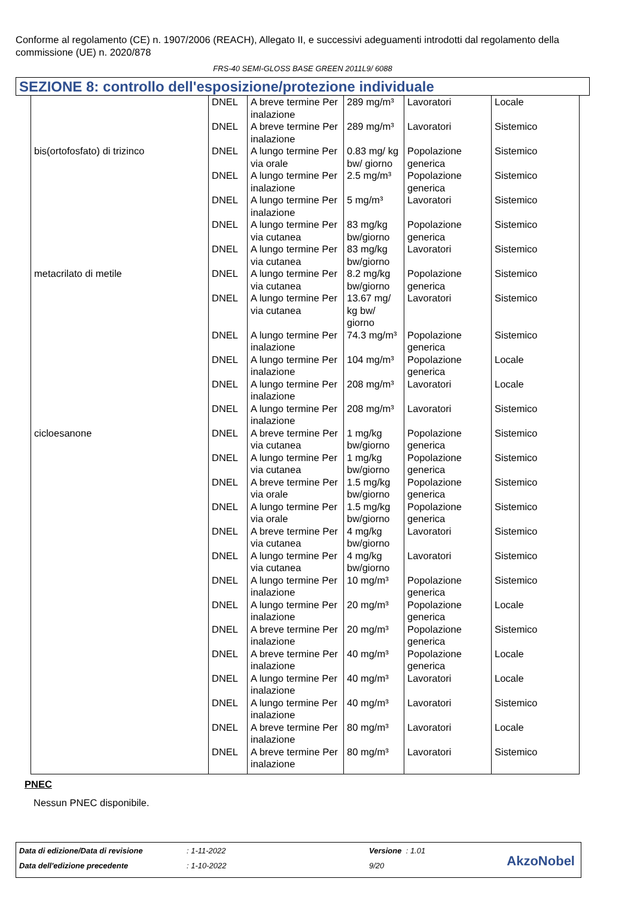Conforme al regolamento (CE) n. 1907/2006 (REACH), Allegato II, e successivi adeguamenti introdotti dal regolamento della commissione (UE) n. 2020/878
FRS-40 SEMI-GLOSS BASE GREEN 2011L9/ 6088
SEZIONE 8: controllo dell'esposizione/protezione individuale
| | DNEL | A breve termine Per inalazione | 289 mg/m³ | Lavoratori | Locale |
| | DNEL | A breve termine Per inalazione | 289 mg/m³ | Lavoratori | Sistemico |
| bis(ortofosfato) di trizinco | DNEL | A lungo termine Per via orale | 0.83 mg/ kg bw/ giorno | Popolazione generica | Sistemico |
| | DNEL | A lungo termine Per inalazione | 2.5 mg/m³ | Popolazione generica | Sistemico |
| | DNEL | A lungo termine Per inalazione | 5 mg/m³ | Lavoratori | Sistemico |
| | DNEL | A lungo termine Per via cutanea | 83 mg/kg bw/giorno | Popolazione generica | Sistemico |
| | DNEL | A lungo termine Per via cutanea | 83 mg/kg bw/giorno | Lavoratori | Sistemico |
| metacrilato di metile | DNEL | A lungo termine Per via cutanea | 8.2 mg/kg bw/giorno | Popolazione generica | Sistemico |
| | DNEL | A lungo termine Per via cutanea | 13.67 mg/ kg bw/ giorno | Lavoratori | Sistemico |
| | DNEL | A lungo termine Per inalazione | 74.3 mg/m³ | Popolazione generica | Sistemico |
| | DNEL | A lungo termine Per inalazione | 104 mg/m³ | Popolazione generica | Locale |
| | DNEL | A lungo termine Per inalazione | 208 mg/m³ | Lavoratori | Locale |
| | DNEL | A lungo termine Per inalazione | 208 mg/m³ | Lavoratori | Sistemico |
| cicloesanone | DNEL | A breve termine Per via cutanea | 1 mg/kg bw/giorno | Popolazione generica | Sistemico |
| | DNEL | A lungo termine Per via cutanea | 1 mg/kg bw/giorno | Popolazione generica | Sistemico |
| | DNEL | A breve termine Per via orale | 1.5 mg/kg bw/giorno | Popolazione generica | Sistemico |
| | DNEL | A lungo termine Per via orale | 1.5 mg/kg bw/giorno | Popolazione generica | Sistemico |
| | DNEL | A breve termine Per via cutanea | 4 mg/kg bw/giorno | Lavoratori | Sistemico |
| | DNEL | A lungo termine Per via cutanea | 4 mg/kg bw/giorno | Lavoratori | Sistemico |
| | DNEL | A lungo termine Per inalazione | 10 mg/m³ | Popolazione generica | Sistemico |
| | DNEL | A lungo termine Per inalazione | 20 mg/m³ | Popolazione generica | Locale |
| | DNEL | A breve termine Per inalazione | 20 mg/m³ | Popolazione generica | Sistemico |
| | DNEL | A breve termine Per inalazione | 40 mg/m³ | Popolazione generica | Locale |
| | DNEL | A lungo termine Per inalazione | 40 mg/m³ | Lavoratori | Locale |
| | DNEL | A lungo termine Per inalazione | 40 mg/m³ | Lavoratori | Sistemico |
| | DNEL | A breve termine Per inalazione | 80 mg/m³ | Lavoratori | Locale |
| | DNEL | A breve termine Per inalazione | 80 mg/m³ | Lavoratori | Sistemico |
PNEC
Nessun PNEC disponibile.
Data di edizione/Data di revisione: 1-11-2022 Versione : 1.01
Data dell'edizione precedente: 1-10-2022 9/20
AkzoNobel